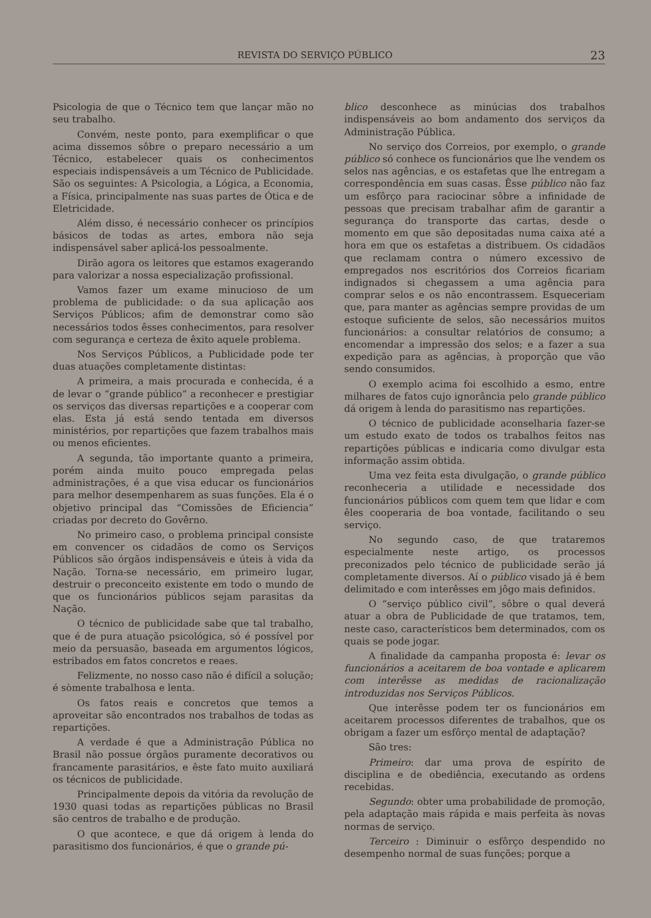REVISTA DO SERVIÇO PÚBLICO 23
Psicologia de que o Técnico tem que lançar mão no seu trabalho.
Convém, neste ponto, para exemplificar o que acima dissemos sôbre o preparo necessário a um Técnico, estabelecer quais os conhecimentos especiais indispensáveis a um Técnico de Publicidade. São os seguintes: A Psicologia, a Lógica, a Economia, a Física, principalmente nas suas partes de Ótica e de Eletricidade.
Além disso, é necessário conhecer os princípios básicos de todas as artes, embora não seja indispensável saber aplicá-los pessoalmente.
Dirão agora os leitores que estamos exagerando para valorizar a nossa especialização profissional.
Vamos fazer um exame minucioso de um problema de publicidade: o da sua aplicação aos Serviços Públicos; afim de demonstrar como são necessários todos êsses conhecimentos, para resolver com segurança e certeza de êxito aquele problema.
Nos Serviços Públicos, a Publicidade pode ter duas atuações completamente distintas:
A primeira, a mais procurada e conhecida, é a de levar o “grande público” a reconhecer e prestigiar os serviços das diversas repartições e a cooperar com elas. Esta já está sendo tentada em diversos ministérios, por repartições que fazem trabalhos mais ou menos eficientes.
A segunda, tão importante quanto a primeira, porém ainda muito pouco empregada pelas administrações, é a que visa educar os funcionários para melhor desempenharem as suas funções. Ela é o objetivo principal das “Comissões de Eficiencia” criadas por decreto do Govêrno.
No primeiro caso, o problema principal consiste em convencer os cidadãos de como os Serviços Públicos são órgãos indispensáveis e úteis à vida da Nação. Torna-se necessário, em primeiro lugar, destruir o preconceito existente em todo o mundo de que os funcionários públicos sejam parasitas da Nação.
O técnico de publicidade sabe que tal trabalho, que é de pura atuação psicológica, só é possível por meio da persuasão, baseada em argumentos lógicos, estribados em fatos concretos e reaes.
Felizmente, no nosso caso não é difícil a solução; é sòmente trabalhosa e lenta.
Os fatos reais e concretos que temos a aproveitar são encontrados nos trabalhos de todas as repartições.
A verdade é que a Administração Pública no Brasil não possue órgãos puramente decorativos ou francamente parasitários, e êste fato muito auxiliará os técnicos de publicidade.
Principalmente depois da vitória da revolução de 1930 quasi todas as repartições públicas no Brasil são centros de trabalho e de produção.
O que acontece, e que dá origem à lenda do parasitismo dos funcionários, é que o grande pú-
blico desconhece as minúcias dos trabalhos indispensáveis ao bom andamento dos serviços da Administração Pública.
No serviço dos Correios, por exemplo, o grande público só conhece os funcionários que lhe vendem os selos nas agências, e os estafetas que lhe entregam a correspondência em suas casas. Êsse público não faz um esfôrço para raciocinar sôbre a infinidade de pessoas que precisam trabalhar afim de garantir a segurança do transporte das cartas, desde o momento em que são depositadas numa caixa até a hora em que os estafetas a distribuem. Os cidadãos que reclamam contra o número excessivo de empregados nos escritórios dos Correios ficariam indignados si chegassem a uma agência para comprar selos e os não encontrassem. Esqueceriam que, para manter as agências sempre providas de um estoque suficiente de selos, são necessários muitos funcionários: a consultar relatórios de consumo; a encomendar a impressão dos selos; e a fazer a sua expedição para as agências, à proporção que vão sendo consumidos.
O exemplo acima foi escolhido a esmo, entre milhares de fatos cujo ignorância pelo grande público dá origem à lenda do parasitismo nas repartições.
O técnico de publicidade aconselharia fazer-se um estudo exato de todos os trabalhos feitos nas repartições públicas e indicaria como divulgar esta informação assim obtida.
Uma vez feita esta divulgação, o grande público reconheceria a utilidade e necessidade dos funcionários públicos com quem tem que lidar e com êles cooperaria de boa vontade, facilitando o seu serviço.
No segundo caso, de que trataremos especialmente neste artigo, os processos preconizados pelo técnico de publicidade serão já completamente diversos. Aí o público visado já é bem delimitado e com interêsses em jôgo mais definidos.
O “serviço público civil”, sôbre o qual deverá atuar a obra de Publicidade de que tratamos, tem, neste caso, característicos bem determinados, com os quais se pode jogar.
A finalidade da campanha proposta é: levar os funcionários a aceitarem de boa vontade e aplicarem com interêsse as medidas de racionalização introduzidas nos Serviços Públicos.
Que interêsse podem ter os funcionários em aceitarem processos diferentes de trabalhos, que os obrigam a fazer um esfôrço mental de adaptação?
São tres:
Primeiro: dar uma prova de espírito de disciplina e de obediência, executando as ordens recebidas.
Segundo: obter uma probabilidade de promoção, pela adaptação mais rápida e mais perfeita às novas normas de serviço.
Terceiro : Diminuir o esfôrço despendido no desempenho normal de suas funções; porque a